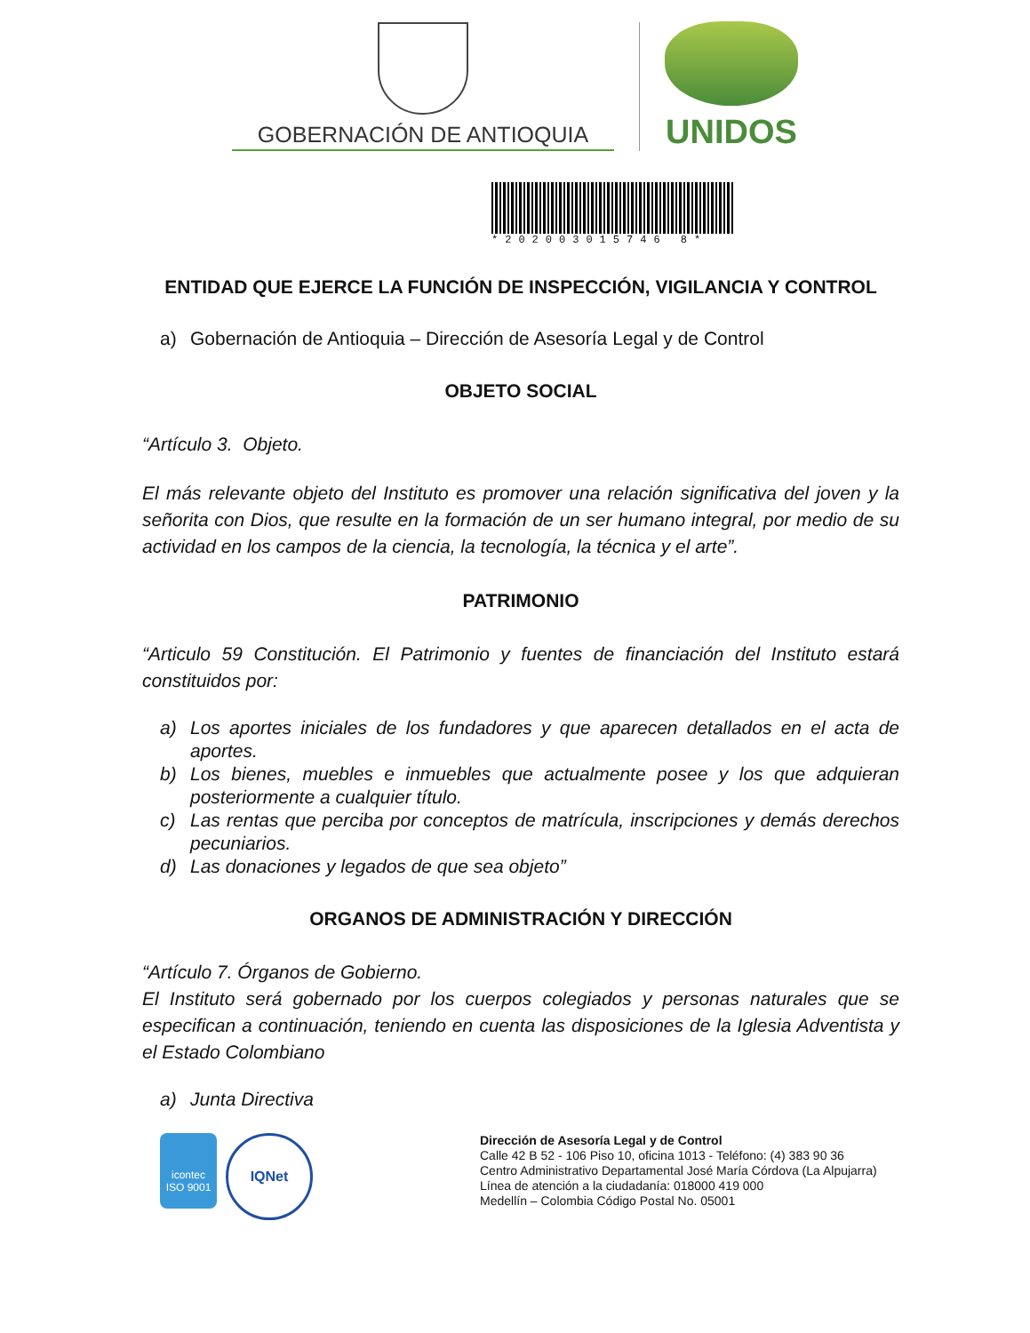GOBERNACIÓN DE ANTIOQUIA
UNIDOS
*202003015746 8*
ENTIDAD QUE EJERCE LA FUNCIÓN DE INSPECCIÓN, VIGILANCIA Y CONTROL
a) Gobernación de Antioquia – Dirección de Asesoría Legal y de Control
OBJETO SOCIAL
“Artículo 3. Objeto.
El más relevante objeto del Instituto es promover una relación significativa del joven y la señorita con Dios, que resulte en la formación de un ser humano integral, por medio de su actividad en los campos de la ciencia, la tecnología, la técnica y el arte”.
PATRIMONIO
“Articulo 59 Constitución. El Patrimonio y fuentes de financiación del Instituto estará constituidos por:
a) Los aportes iniciales de los fundadores y que aparecen detallados en el acta de aportes.
b) Los bienes, muebles e inmuebles que actualmente posee y los que adquieran posteriormente a cualquier título.
c) Las rentas que perciba por conceptos de matrícula, inscripciones y demás derechos pecuniarios.
d) Las donaciones y legados de que sea objeto”
ORGANOS DE ADMINISTRACIÓN Y DIRECCIÓN
“Artículo 7. Órganos de Gobierno.
El Instituto será gobernado por los cuerpos colegiados y personas naturales que se especifican a continuación, teniendo en cuenta las disposiciones de la Iglesia Adventista y el Estado Colombiano
a) Junta Directiva
icontec
ISO 9001
IQNet
Dirección de Asesoría Legal y de Control
Calle 42 B 52 - 106 Piso 10, oficina 1013 - Teléfono: (4) 383 90 36
Centro Administrativo Departamental José María Córdova (La Alpujarra)
Línea de atención a la ciudadanía: 018000 419 000
Medellín – Colombia Código Postal No. 05001